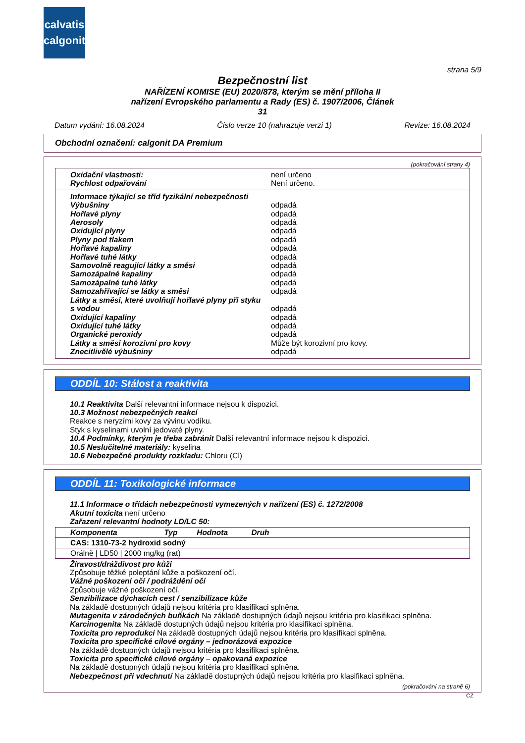calvatis
calgonit
strana 5/9
Bezpečnostní list
NAŘÍZENÍ KOMISE (EU) 2020/878, kterým se mění příloha II
nařízení Evropského parlamentu a Rady (ES) č. 1907/2006, Článek
31
Datum vydání: 16.08.2024 Číslo verze 10 (nahrazuje verzi 1) Revize: 16.08.2024
Obchodní označení: calgonit DA Premium
(pokračování strany 4)
| Oxidační vlastnosti: | není určeno |
| Rychlost odpařování | Není určeno. |
| Informace týkající se tříd fyzikální nebezpečnosti | |
| Výbušniny | odpadá |
| Hořlavé plyny | odpadá |
| Aerosoly | odpadá |
| Oxidující plyny | odpadá |
| Plyny pod tlakem | odpadá |
| Hořlavé kapaliny | odpadá |
| Hořlavé tuhé látky | odpadá |
| Samovolně reagující látky a směsi | odpadá |
| Samozápalné kapaliny | odpadá |
| Samozápalné tuhé látky | odpadá |
| Samozahřívající se látky a směsi | odpadá |
| Látky a směsi, které uvolňují hořlavé plyny při styku | |
| s vodou | odpadá |
| Oxidující kapaliny | odpadá |
| Oxidující tuhé látky | odpadá |
| Organické peroxidy | odpadá |
| Látky a směsi korozivní pro kovy | Může být korozivní pro kovy. |
| Znecitlivělé výbušniny | odpadá |
ODDÍL 10: Stálost a reaktivita
10.1 Reaktivita Další relevantní informace nejsou k dispozici.
10.3 Možnost nebezpečných reakcí
Reakce s neryzími kovy za vývinu vodíku.
Styk s kyselinami uvolní jedovaté plyny.
10.4 Podmínky, kterým je třeba zabránit Další relevantní informace nejsou k dispozici.
10.5 Neslučitelné materiály: kyselina
10.6 Nebezpečné produkty rozkladu: Chloru (Cl)
ODDÍL 11: Toxikologické informace
11.1 Informace o třídách nebezpečnosti vymezených v nařízení (ES) č. 1272/2008
Akutní toxicita není určeno
Zařazení relevantní hodnoty LD/LC 50:
| Komponenta Typ Hodnota Druh |
| --- |
| CAS: 1310-73-2 hydroxid sodný |
| Orálně / LD50 / 2000 mg/kg (rat) |
Žíravost/dráždivost pro kůži
Způsobuje těžké poleptání kůže a poškození očí.
Vážné poškození očí / podráždění očí
Způsobuje vážné poškození očí.
Senzibilizace dýchacích cest / senzibilizace kůže
Na základě dostupných údajů nejsou kritéria pro klasifikaci splněna.
Mutagenita v zárodečných buňkách Na základě dostupných údajů nejsou kritéria pro klasifikaci splněna.
Karcinogenita Na základě dostupných údajů nejsou kritéria pro klasifikaci splněna.
Toxicita pro reprodukci Na základě dostupných údajů nejsou kritéria pro klasifikaci splněna.
Toxicita pro specifické cílové orgány – jednorázová expozice
Na základě dostupných údajů nejsou kritéria pro klasifikaci splněna.
Toxicita pro specifické cílové orgány – opakovaná expozice
Na základě dostupných údajů nejsou kritéria pro klasifikaci splněna.
Nebezpečnost při vdechnutí Na základě dostupných údajů nejsou kritéria pro klasifikaci splněna.
(pokračování na straně 6)
CZ